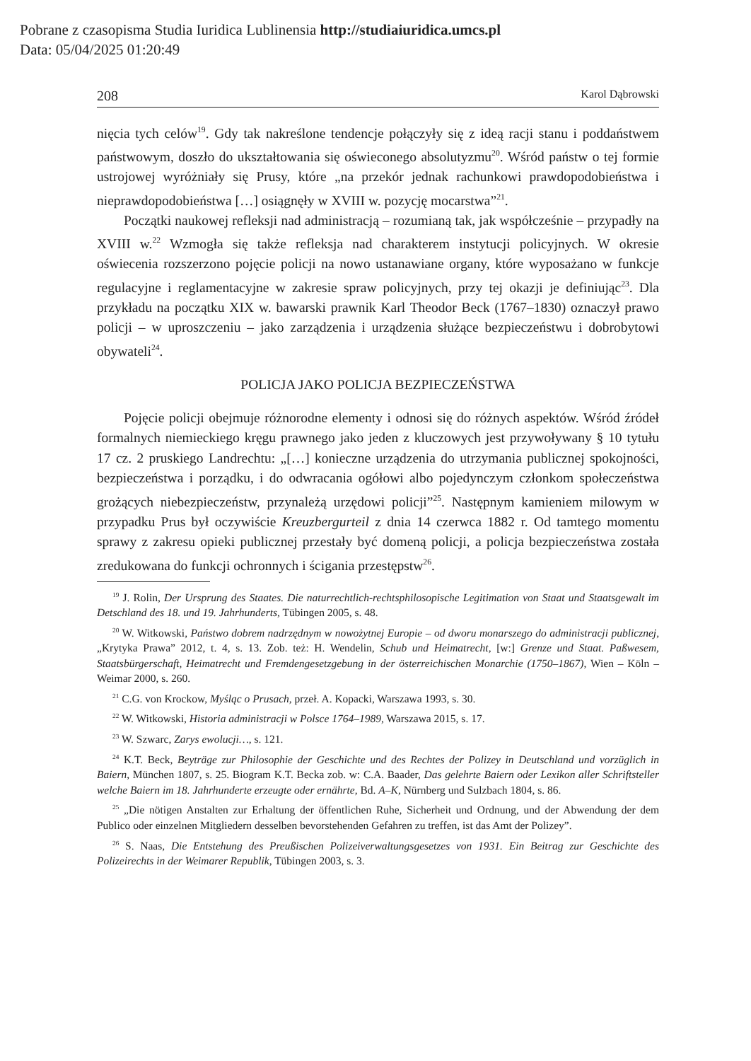Pobrane z czasopisma Studia Iuridica Lublinensia http://studiaiuridica.umcs.pl
Data: 05/04/2025 01:20:49
208 Karol Dąbrowski
nięcia tych celów<sup>19</sup>. Gdy tak nakreślone tendencje połączyły się z ideą racji stanu i poddaństwem państwowym, doszło do ukształtowania się oświeconego absolutyzmu<sup>20</sup>. Wśród państw o tej formie ustrojowej wyróżniały się Prusy, które „na przekór jednak rachunkowi prawdopodobieństwa i nieprawdopodobieństwa […] osiągnęły w XVIII w. pozycję mocarstwa”<sup>21</sup>.
Początki naukowej refleksji nad administracją – rozumianą tak, jak współcześnie – przypadły na XVIII w.<sup>22</sup> Wzmogła się także refleksja nad charakterem instytucji policyjnych. W okresie oświecenia rozszerzono pojęcie policji na nowo ustanawiane organy, które wyposażano w funkcje regulacyjne i reglamentacyjne w zakresie spraw policyjnych, przy tej okazji je definiując<sup>23</sup>. Dla przykładu na początku XIX w. bawarski prawnik Karl Theodor Beck (1767–1830) oznaczył prawo policji – w uproszczeniu – jako zarządzenia i urządzenia służące bezpieczeństwu i dobrobytowi obywateli<sup>24</sup>.
POLICJA JAKO POLICJA BEZPIECZEŃSTWA
Pojęcie policji obejmuje różnorodne elementy i odnosi się do różnych aspektów. Wśród źródeł formalnych niemieckiego kręgu prawnego jako jeden z kluczowych jest przywoływany § 10 tytułu 17 cz. 2 pruskiego Landrechtu: „[…] konieczne urządzenia do utrzymania publicznej spokojności, bezpieczeństwa i porządku, i do odwracania ogółowi albo pojedynczym członkom społeczeństwa grożących niebezpieczeństw, przynależą urzędowi policji”<sup>25</sup>. Następnym kamieniem milowym w przypadku Prus był oczywiście Kreuzbergurteil z dnia 14 czerwca 1882 r. Od tamtego momentu sprawy z zakresu opieki publicznej przestały być domeną policji, a policja bezpieczeństwa została zredukowana do funkcji ochronnych i ścigania przestępstw<sup>26</sup>.
<sup>19</sup> J. Rolin, Der Ursprung des Staates. Die naturrechtlich-rechtsphilosopische Legitimation von Staat und Staatsgewalt im Detschland des 18. und 19. Jahrhunderts, Tübingen 2005, s. 48.
<sup>20</sup> W. Witkowski, Państwo dobrem nadrzędnym w nowożytnej Europie – od dworu monarszego do administracji publicznej, „Krytyka Prawa” 2012, t. 4, s. 13. Zob. też: H. Wendelin, Schub und Heimatrecht, [w:] Grenze und Staat. Paßwesem, Staatsbürgerschaft, Heimatrecht und Fremdengesetzgebung in der österreichischen Monarchie (1750–1867), Wien – Köln – Weimar 2000, s. 260.
<sup>21</sup> C.G. von Krockow, Myśląc o Prusach, przeł. A. Kopacki, Warszawa 1993, s. 30.
<sup>22</sup> W. Witkowski, Historia administracji w Polsce 1764–1989, Warszawa 2015, s. 17.
<sup>23</sup> W. Szwarc, Zarys ewolucji…, s. 121.
<sup>24</sup> K.T. Beck, Beyträge zur Philosophie der Geschichte und des Rechtes der Polizey in Deutschland und vorzüglich in Baiern, München 1807, s. 25. Biogram K.T. Becka zob. w: C.A. Baader, Das gelehrte Baiern oder Lexikon aller Schriftsteller welche Baiern im 18. Jahrhunderte erzeugte oder ernährte, Bd. A–K, Nürnberg und Sulzbach 1804, s. 86.
<sup>25</sup> „Die nötigen Anstalten zur Erhaltung der öffentlichen Ruhe, Sicherheit und Ordnung, und der Abwendung der dem Publico oder einzelnen Mitgliedern desselben bevorstehenden Gefahren zu treffen, ist das Amt der Polizey”.
<sup>26</sup> S. Naas, Die Entstehung des Preußischen Polizeiverwaltungsgesetzes von 1931. Ein Beitrag zur Geschichte des Polizeirechts in der Weimarer Republik, Tübingen 2003, s. 3.